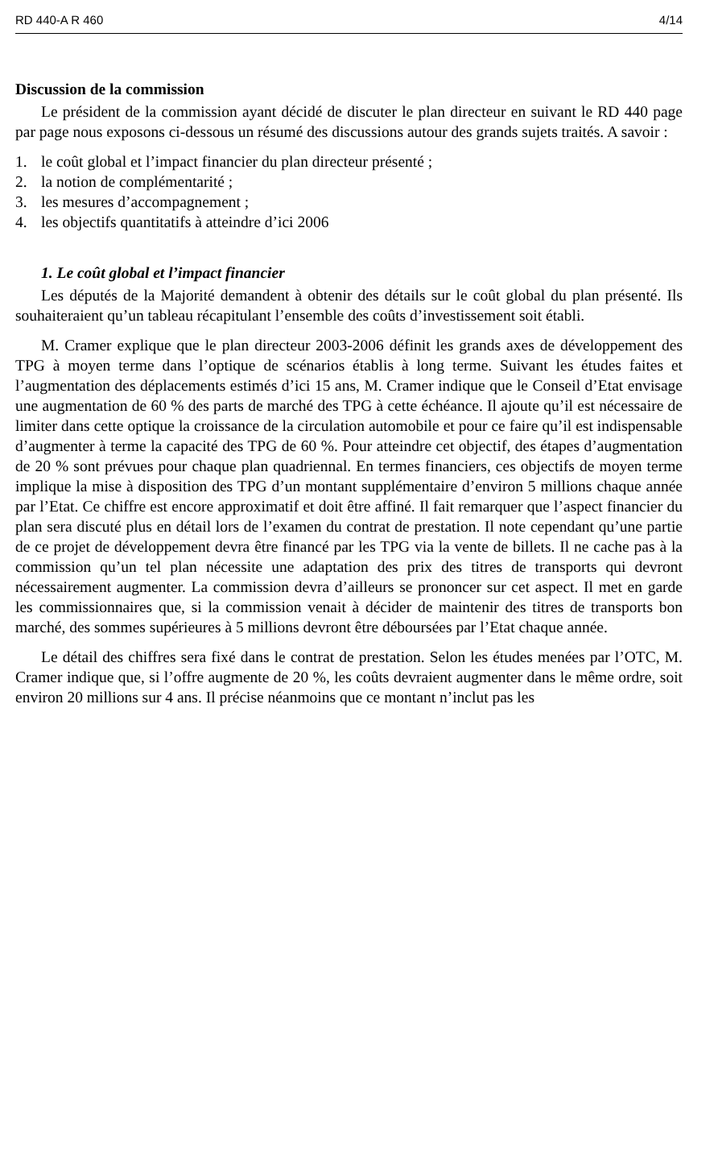RD 440-A R 460 4/14
Discussion de la commission
Le président de la commission ayant décidé de discuter le plan directeur en suivant le RD 440 page par page nous exposons ci-dessous un résumé des discussions autour des grands sujets traités. A savoir :
1. le coût global et l’impact financier du plan directeur présenté ;
2. la notion de complémentarité ;
3. les mesures d’accompagnement ;
4. les objectifs quantitatifs à atteindre d’ici 2006
1. Le coût global et l’impact financier
Les députés de la Majorité demandent à obtenir des détails sur le coût global du plan présenté. Ils souhaiteraient qu’un tableau récapitulant l’ensemble des coûts d’investissement soit établi.
M. Cramer explique que le plan directeur 2003-2006 définit les grands axes de développement des TPG à moyen terme dans l’optique de scénarios établis à long terme. Suivant les études faites et l’augmentation des déplacements estimés d’ici 15 ans, M. Cramer indique que le Conseil d’Etat envisage une augmentation de 60 % des parts de marché des TPG à cette échéance. Il ajoute qu’il est nécessaire de limiter dans cette optique la croissance de la circulation automobile et pour ce faire qu’il est indispensable d’augmenter à terme la capacité des TPG de 60 %. Pour atteindre cet objectif, des étapes d’augmentation de 20 % sont prévues pour chaque plan quadriennal. En termes financiers, ces objectifs de moyen terme implique la mise à disposition des TPG d’un montant supplémentaire d’environ 5 millions chaque année par l’Etat. Ce chiffre est encore approximatif et doit être affiné. Il fait remarquer que l’aspect financier du plan sera discuté plus en détail lors de l’examen du contrat de prestation. Il note cependant qu’une partie de ce projet de développement devra être financé par les TPG via la vente de billets. Il ne cache pas à la commission qu’un tel plan nécessite une adaptation des prix des titres de transports qui devront nécessairement augmenter. La commission devra d’ailleurs se prononcer sur cet aspect. Il met en garde les commissionnaires que, si la commission venait à décider de maintenir des titres de transports bon marché, des sommes supérieures à 5 millions devront être déboursées par l’Etat chaque année.
Le détail des chiffres sera fixé dans le contrat de prestation. Selon les études menées par l’OTC, M. Cramer indique que, si l’offre augmente de 20 %, les coûts devraient augmenter dans le même ordre, soit environ 20 millions sur 4 ans. Il précise néanmoins que ce montant n’inclut pas les